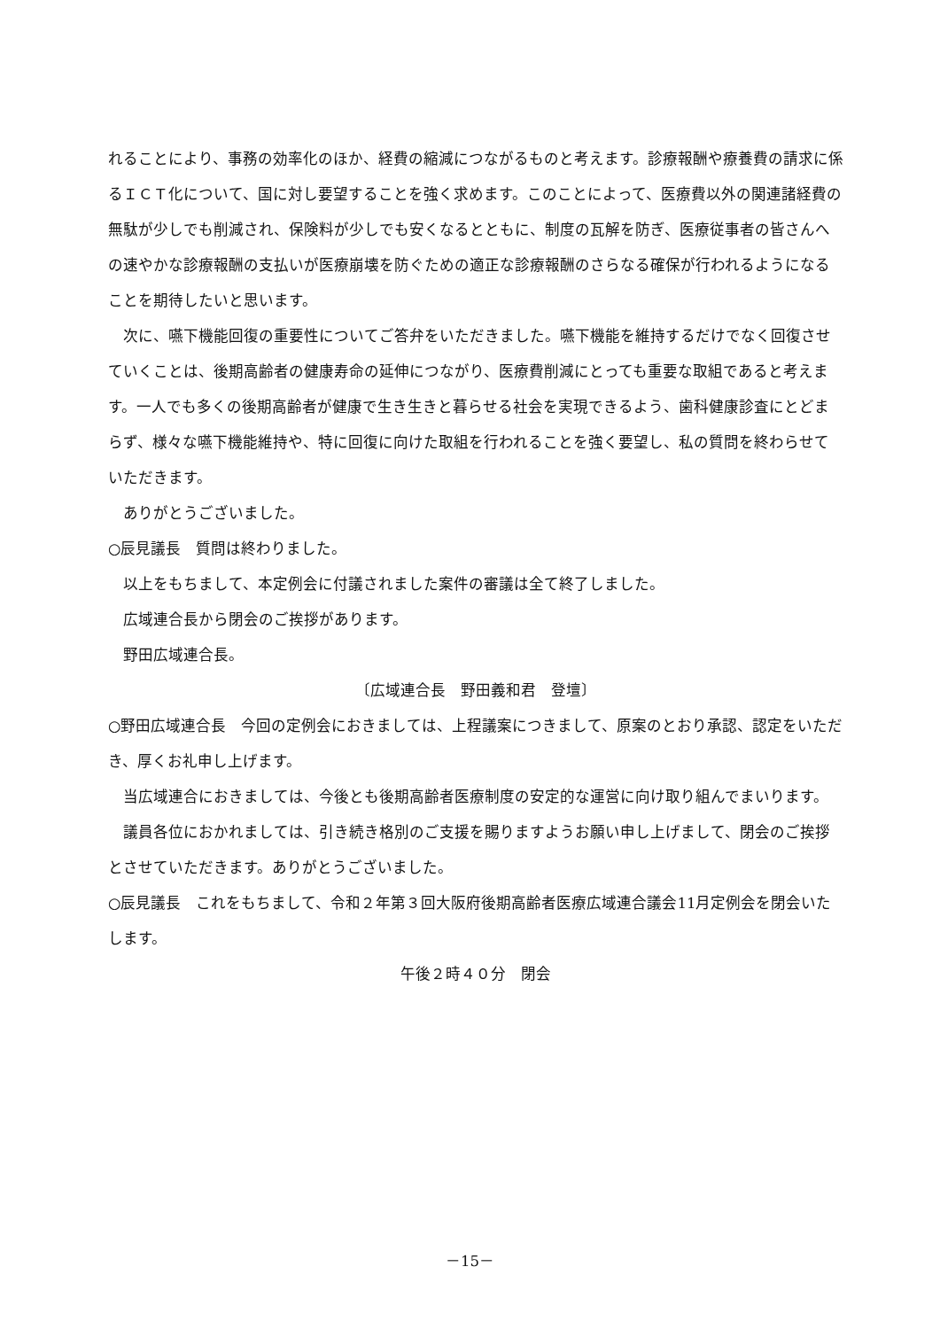れることにより、事務の効率化のほか、経費の縮減につながるものと考えます。診療報酬や療養費の請求に係るＩＣＴ化について、国に対し要望することを強く求めます。このことによって、医療費以外の関連諸経費の無駄が少しでも削減され、保険料が少しでも安くなるとともに、制度の瓦解を防ぎ、医療従事者の皆さんへの速やかな診療報酬の支払いが医療崩壊を防ぐための適正な診療報酬のさらなる確保が行われるようになることを期待したいと思います。
次に、嚥下機能回復の重要性についてご答弁をいただきました。嚥下機能を維持するだけでなく回復させていくことは、後期高齢者の健康寿命の延伸につながり、医療費削減にとっても重要な取組であると考えます。一人でも多くの後期高齢者が健康で生き生きと暮らせる社会を実現できるよう、歯科健康診査にとどまらず、様々な嚥下機能維持や、特に回復に向けた取組を行われることを強く要望し、私の質問を終わらせていただきます。
ありがとうございました。
○辰見議長　質問は終わりました。
以上をもちまして、本定例会に付議されました案件の審議は全て終了しました。
広域連合長から閉会のご挨拶があります。
野田広域連合長。
〔広域連合長　野田義和君　登壇〕
○野田広域連合長　今回の定例会におきましては、上程議案につきまして、原案のとおり承認、認定をいただき、厚くお礼申し上げます。
当広域連合におきましては、今後とも後期高齢者医療制度の安定的な運営に向け取り組んでまいります。
議員各位におかれましては、引き続き格別のご支援を賜りますようお願い申し上げまして、閉会のご挨拶とさせていただきます。ありがとうございました。
○辰見議長　これをもちまして、令和２年第３回大阪府後期高齢者医療広域連合議会11月定例会を閉会いたします。
午後２時４０分　閉会
－15－